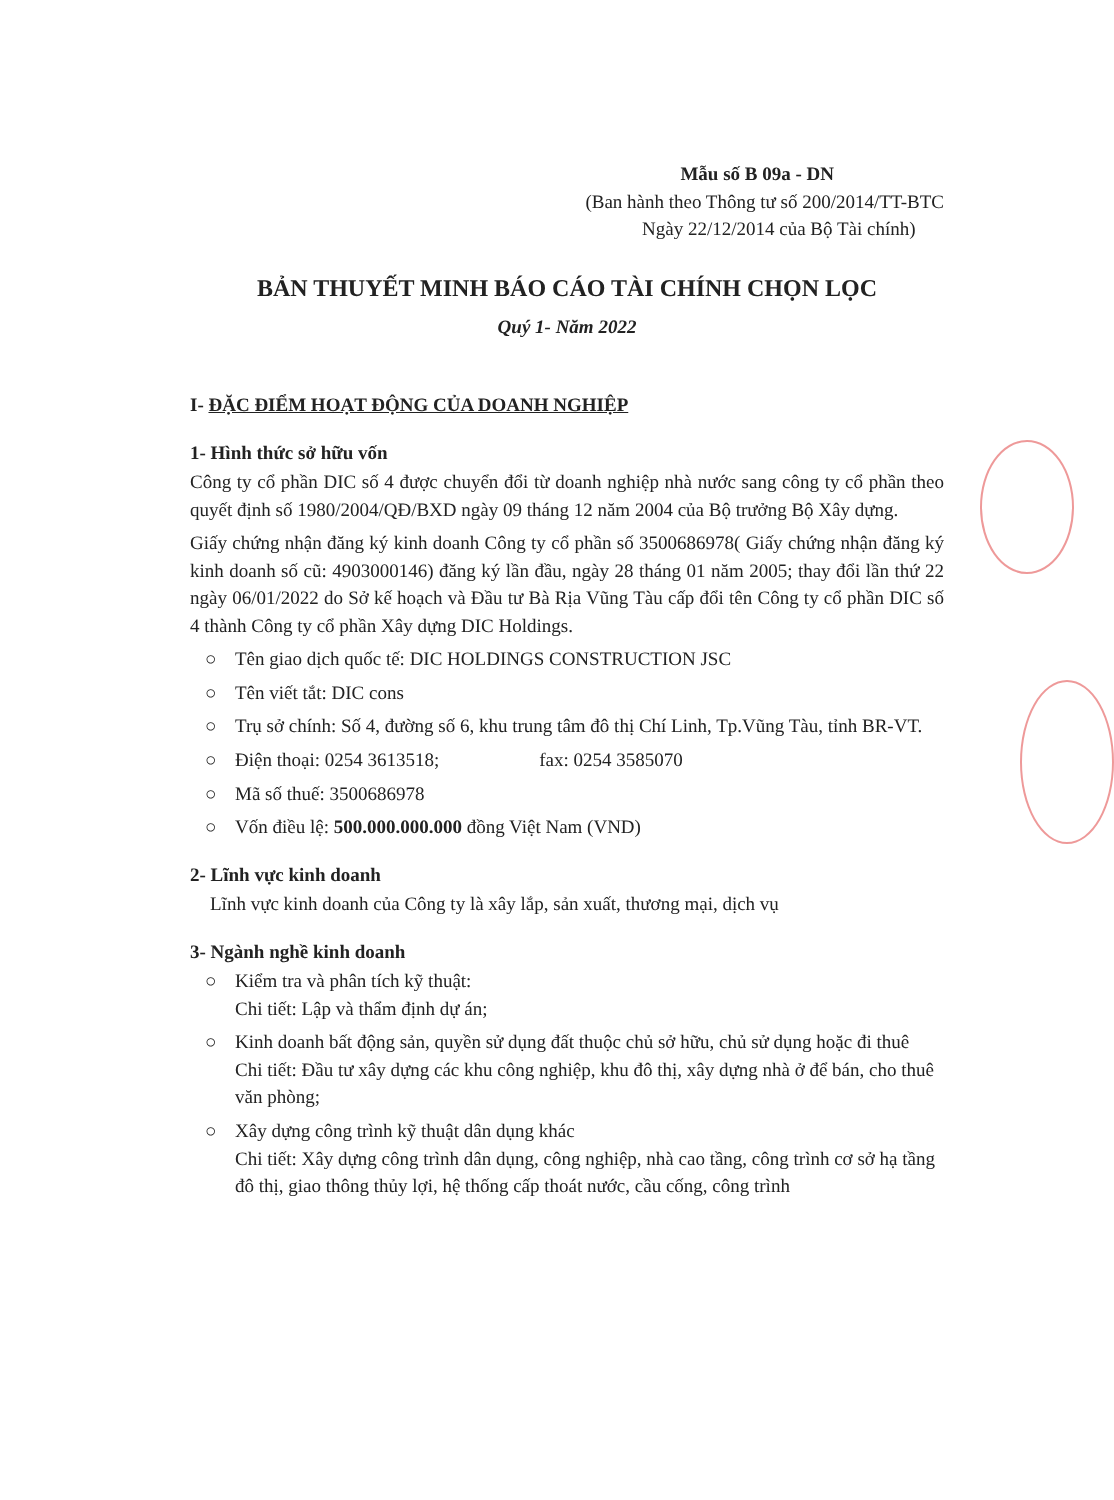Mẫu số B 09a - DN
(Ban hành theo Thông tư số 200/2014/TT-BTC
Ngày 22/12/2014 của Bộ Tài chính)
BẢN THUYẾT MINH BÁO CÁO TÀI CHÍNH CHỌN LỌC
Quý 1- Năm 2022
I- ĐẶC ĐIỂM HOẠT ĐỘNG CỦA DOANH NGHIỆP
1- Hình thức sở hữu vốn
Công ty cổ phần DIC số 4 được chuyển đổi từ doanh nghiệp nhà nước sang công ty cổ phần theo quyết định số 1980/2004/QĐ/BXD ngày 09 tháng 12 năm 2004 của Bộ trưởng Bộ Xây dựng.
Giấy chứng nhận đăng ký kinh doanh Công ty cổ phần số 3500686978( Giấy chứng nhận đăng ký kinh doanh số cũ: 4903000146) đăng ký lần đầu, ngày 28 tháng 01 năm 2005; thay đổi lần thứ 22 ngày 06/01/2022 do Sở kế hoạch và Đầu tư Bà Rịa Vũng Tàu cấp đổi tên Công ty cổ phần DIC số 4 thành Công ty cổ phần Xây dựng DIC Holdings.
○ Tên giao dịch quốc tế: DIC HOLDINGS CONSTRUCTION JSC
○ Tên viết tắt: DIC cons
○ Trụ sở chính: Số 4, đường số 6, khu trung tâm đô thị Chí Linh, Tp.Vũng Tàu, tỉnh BR-VT.
○ Điện thoại: 0254 3613518; fax: 0254 3585070
○ Mã số thuế: 3500686978
○ Vốn điều lệ: 500.000.000.000 đồng Việt Nam (VND)
2- Lĩnh vực kinh doanh
Lĩnh vực kinh doanh của Công ty là xây lắp, sản xuất, thương mại, dịch vụ
3- Ngành nghề kinh doanh
○ Kiểm tra và phân tích kỹ thuật:
Chi tiết: Lập và thẩm định dự án;
○ Kinh doanh bất động sản, quyền sử dụng đất thuộc chủ sở hữu, chủ sử dụng hoặc đi thuê
Chi tiết: Đầu tư xây dựng các khu công nghiệp, khu đô thị, xây dựng nhà ở để bán, cho thuê văn phòng;
○ Xây dựng công trình kỹ thuật dân dụng khác
Chi tiết: Xây dựng công trình dân dụng, công nghiệp, nhà cao tầng, công trình cơ sở hạ tầng đô thị, giao thông thủy lợi, hệ thống cấp thoát nước, cầu cống, công trình